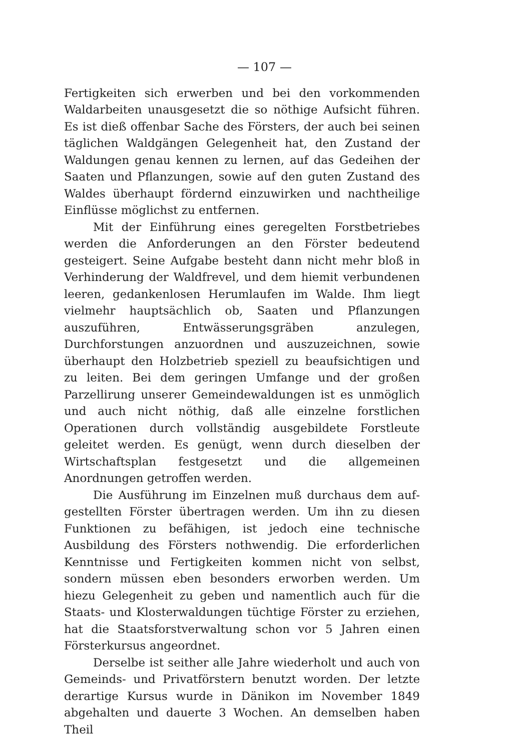— 107 —
Fertigkeiten sich erwerben und bei den vorkommenden Wald­arbeiten unausgesetzt die so nöthige Aufsicht führen. Es ist dieß offenbar Sache des Försters, der auch bei seinen täg­lichen Waldgängen Gelegenheit hat, den Zustand der Wal­dungen genau kennen zu lernen, auf das Gedeihen der Saaten und Pflanzungen, sowie auf den guten Zustand des Waldes überhaupt fördernd einzuwirken und nachtheilige Einflüsse mög­lichst zu entfernen.
Mit der Einführung eines geregelten Forstbetriebes wer­den die Anforderungen an den Förster bedeutend gesteigert. Seine Aufgabe besteht dann nicht mehr bloß in Verhinderung der Waldfrevel, und dem hiemit verbundenen leeren, gedan­kenlosen Herumlaufen im Walde. Ihm liegt vielmehr haupt­sächlich ob, Saaten und Pflanzungen auszuführen, Entwässe­rungsgräben anzulegen, Durchforstungen anzuordnen und aus­zuzeichnen, sowie überhaupt den Holzbetrieb speziell zu beauf­sichtigen und zu leiten. Bei dem geringen Umfange und der großen Parzellirung unserer Gemeindewaldungen ist es un­möglich und auch nicht nöthig, daß alle einzelne forstlichen Operationen durch vollständig ausgebildete Forstleute geleitet werden. Es genügt, wenn durch dieselben der Wirtschafts­plan festgesetzt und die allgemeinen Anordnungen getroffen werden.
Die Ausführung im Einzelnen muß durchaus dem auf­gestellten Förster übertragen werden. Um ihn zu diesen Funk­tionen zu befähigen, ist jedoch eine technische Ausbildung des Försters nothwendig. Die erforderlichen Kenntnisse und Fer­tigkeiten kommen nicht von selbst, sondern müssen eben beson­ders erworben werden. Um hiezu Gelegenheit zu geben und namentlich auch für die Staats- und Klosterwaldungen tüch­tige Förster zu erziehen, hat die Staatsforstverwaltung schon vor 5 Jahren einen Försterkursus angeordnet.
Derselbe ist seither alle Jahre wiederholt und auch von Gemeinds- und Privatförstern benutzt worden. Der letzte der­artige Kursus wurde in Dänikon im November 1849 abge­halten und dauerte 3 Wochen. An demselben haben Theil